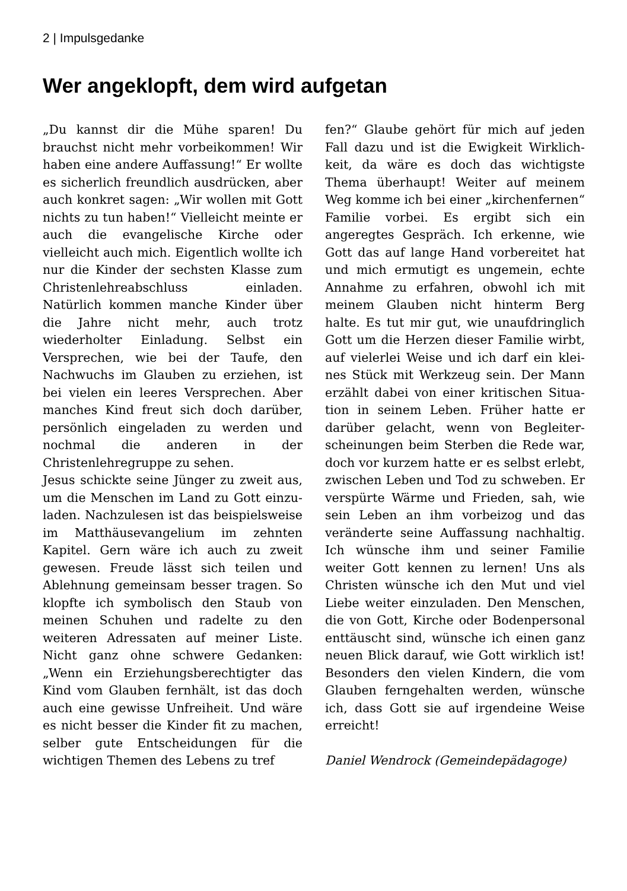2 | Impulsgedanke
Wer angeklopft, dem wird aufgetan
„Du kannst dir die Mühe sparen! Du brauchst nicht mehr vorbeikommen! Wir haben eine andere Auffassung!“ Er wollte es sicherlich freundlich ausdrü­cken, aber auch konkret sagen: „Wir wollen mit Gott nichts zu tun haben!“ Vielleicht meinte er auch die evangeli­sche Kirche oder vielleicht auch mich. Eigentlich wollte ich nur die Kinder der sechsten Klasse zum Christenlehreab­schluss einladen. Natürlich kommen manche Kinder über die Jahre nicht mehr, auch trotz wiederholter Einla­dung. Selbst ein Versprechen, wie bei der Taufe, den Nachwuchs im Glauben zu erziehen, ist bei vielen ein leeres Versprechen. Aber manches Kind freut sich doch darüber, persönlich eingela­den zu werden und nochmal die anderen in der Christenlehregruppe zu sehen.
Jesus schickte seine Jünger zu zweit aus, um die Menschen im Land zu Gott einzu­laden. Nachzulesen ist das beispielswei­se im Matthäusevangelium im zehnten Kapitel. Gern wäre ich auch zu zweit gewesen. Freude lässt sich teilen und Ablehnung gemeinsam besser tragen. So klopfte ich symbolisch den Staub von meinen Schuhen und radelte zu den weiteren Adressaten auf meiner Liste. Nicht ganz ohne schwere Gedanken: „Wenn ein Erziehungsberechtigter das Kind vom Glauben fernhält, ist das doch auch eine gewisse Unfreiheit. Und wäre es nicht besser die Kinder fit zu machen, selber gute Entscheidungen für die wichtigen Themen des Lebens zu tref­
fen?“ Glaube gehört für mich auf jeden Fall dazu und ist die Ewigkeit Wirklich­keit, da wäre es doch das wichtigste Thema überhaupt! Weiter auf meinem Weg komme ich bei einer „kirchenfer­nen“ Familie vorbei. Es ergibt sich ein angeregtes Gespräch. Ich erkenne, wie Gott das auf lange Hand vorbereitet hat und mich ermutigt es ungemein, echte Annahme zu erfahren, obwohl ich mit meinem Glauben nicht hinterm Berg halte. Es tut mir gut, wie unaufdringlich Gott um die Herzen dieser Familie wirbt, auf vielerlei Weise und ich darf ein klei­nes Stück mit Werkzeug sein. Der Mann erzählt dabei von einer kritischen Situa­tion in seinem Leben. Früher hatte er darüber gelacht, wenn von Begleiter­scheinungen beim Sterben die Rede war, doch vor kurzem hatte er es selbst er­lebt, zwischen Leben und Tod zu schwe­ben. Er verspürte Wärme und Frieden, sah, wie sein Leben an ihm vorbeizog und das veränderte seine Auffassung nachhaltig. Ich wünsche ihm und seiner Familie weiter Gott kennen zu lernen! Uns als Christen wünsche ich den Mut und viel Liebe weiter einzuladen. Den Menschen, die von Gott, Kirche oder Bodenpersonal enttäuscht sind, wün­sche ich einen ganz neuen Blick darauf, wie Gott wirklich ist! Besonders den vielen Kindern, die vom Glauben ferngehalten werden, wünsche ich, dass Gott sie auf irgendeine Weise erreicht!
Daniel Wendrock (Gemeindepädagoge)